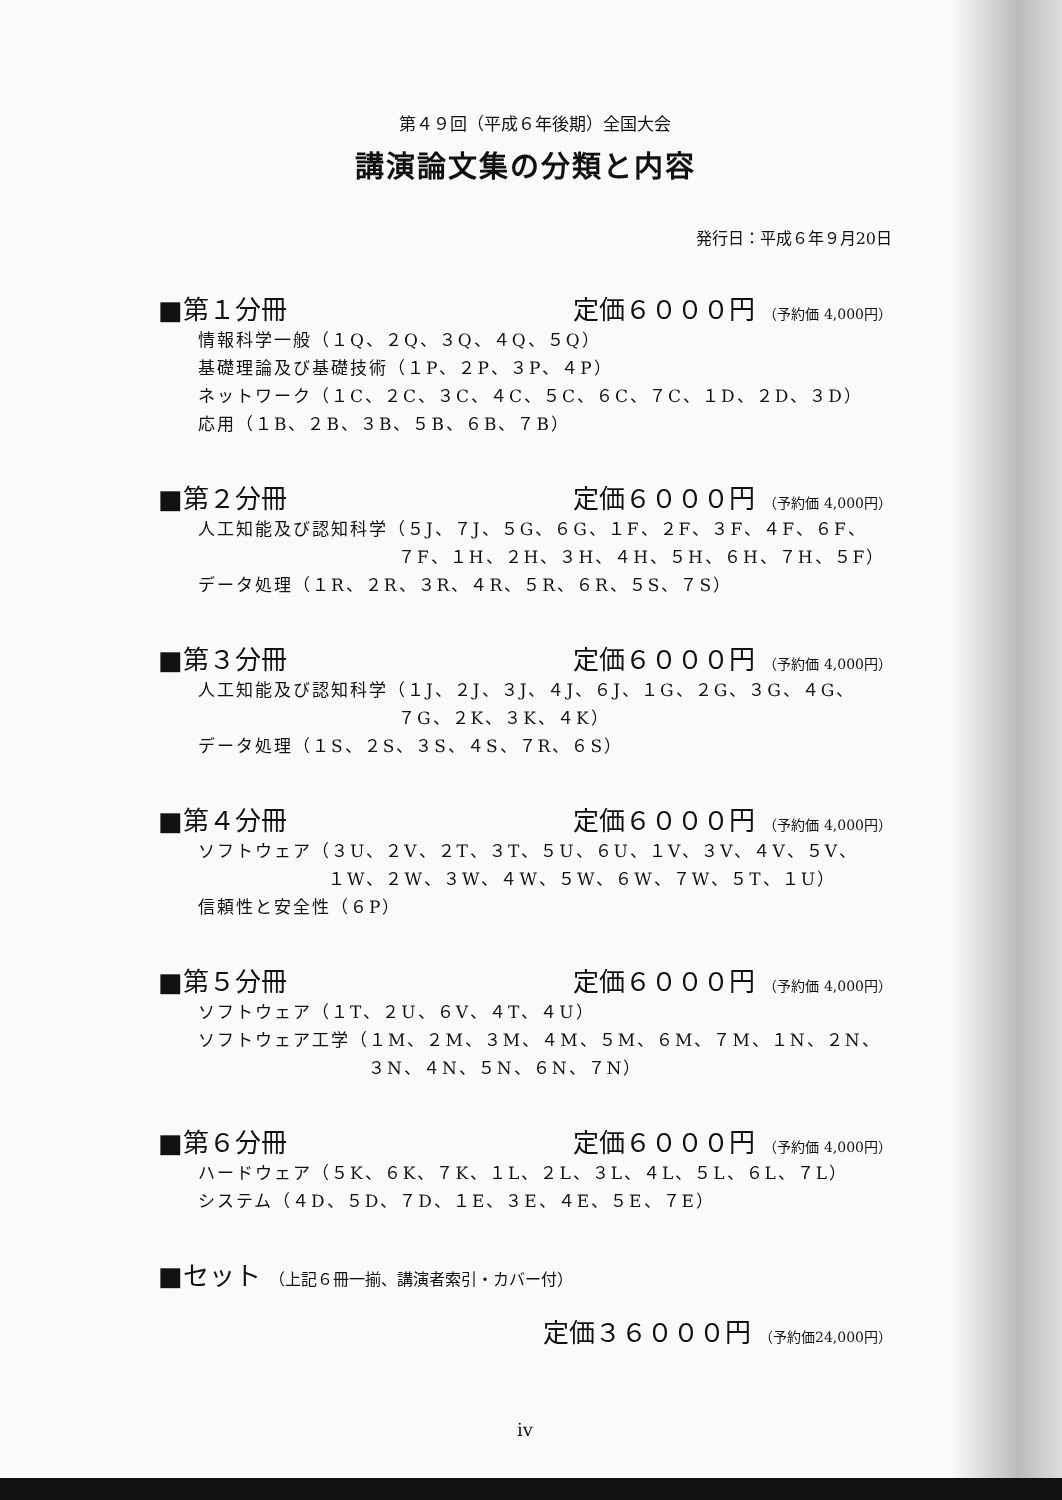第４９回（平成６年後期）全国大会
講演論文集の分類と内容
発行日：平成６年９月20日
■第１分冊 定価６０００円 （予約価 4,000円）
情報科学一般（１Q、２Q、３Q、４Q、５Q）
基礎理論及び基礎技術（１P、２P、３P、４P）
ネットワーク（１C、２C、３C、４C、５C、６C、７C、１D、２D、３D）
応用（１B、２B、３B、５B、６B、７B）
■第２分冊 定価６０００円 （予約価 4,000円）
人工知能及び認知科学（５J、７J、５G、６G、１F、２F、３F、４F、６F、
７F、１H、２H、３H、４H、５H、６H、７H、５F）
データ処理（１R、２R、３R、４R、５R、６R、５S、７S）
■第３分冊 定価６０００円 （予約価 4,000円）
人工知能及び認知科学（１J、２J、３J、４J、６J、１G、２G、３G、４G、
７G、２K、３K、４K）
データ処理（１S、２S、３S、４S、７R、６S）
■第４分冊 定価６０００円 （予約価 4,000円）
ソフトウェア（３U、２V、２T、３T、５U、６U、１V、３V、４V、５V、
１W、２W、３W、４W、５W、６W、７W、５T、１U）
信頼性と安全性（６P）
■第５分冊 定価６０００円 （予約価 4,000円）
ソフトウェア（１T、２U、６V、４T、４U）
ソフトウェア工学（１M、２M、３M、４M、５M、６M、７M、１N、２N、
３N、４N、５N、６N、７N）
■第６分冊 定価６０００円 （予約価 4,000円）
ハードウェア（５K、６K、７K、１L、２L、３L、４L、５L、６L、７L）
システム（４D、５D、７D、１E、３E、４E、５E、７E）
■セット （上記６冊一揃、講演者索引・カバー付）
定価３６０００円 （予約価24,000円）
iv